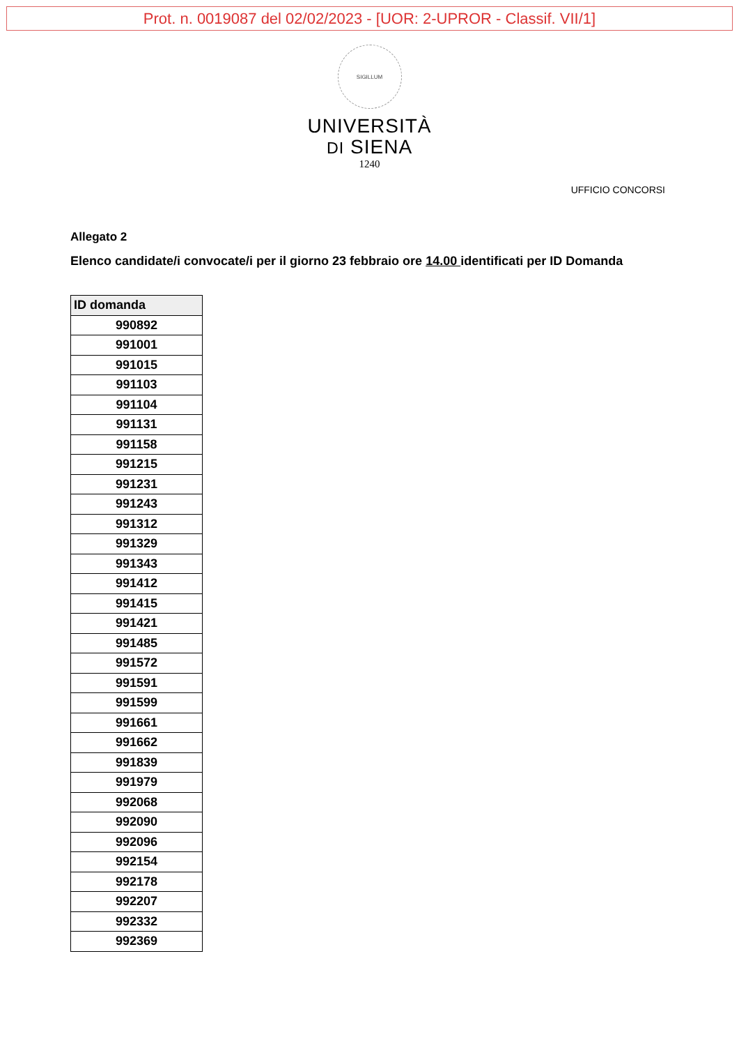Prot. n. 0019087 del 02/02/2023 - [UOR: 2-UPROR - Classif. VII/1]
SIGILLUM
UNIVERSITÀ
DI SIENA
1240
UFFICIO CONCORSI
Allegato 2
Elenco candidate/i convocate/i per il giorno 23 febbraio ore 14.00 identificati per ID Domanda
| ID domanda |
| --- |
| 990892 |
| 991001 |
| 991015 |
| 991103 |
| 991104 |
| 991131 |
| 991158 |
| 991215 |
| 991231 |
| 991243 |
| 991312 |
| 991329 |
| 991343 |
| 991412 |
| 991415 |
| 991421 |
| 991485 |
| 991572 |
| 991591 |
| 991599 |
| 991661 |
| 991662 |
| 991839 |
| 991979 |
| 992068 |
| 992090 |
| 992096 |
| 992154 |
| 992178 |
| 992207 |
| 992332 |
| 992369 |